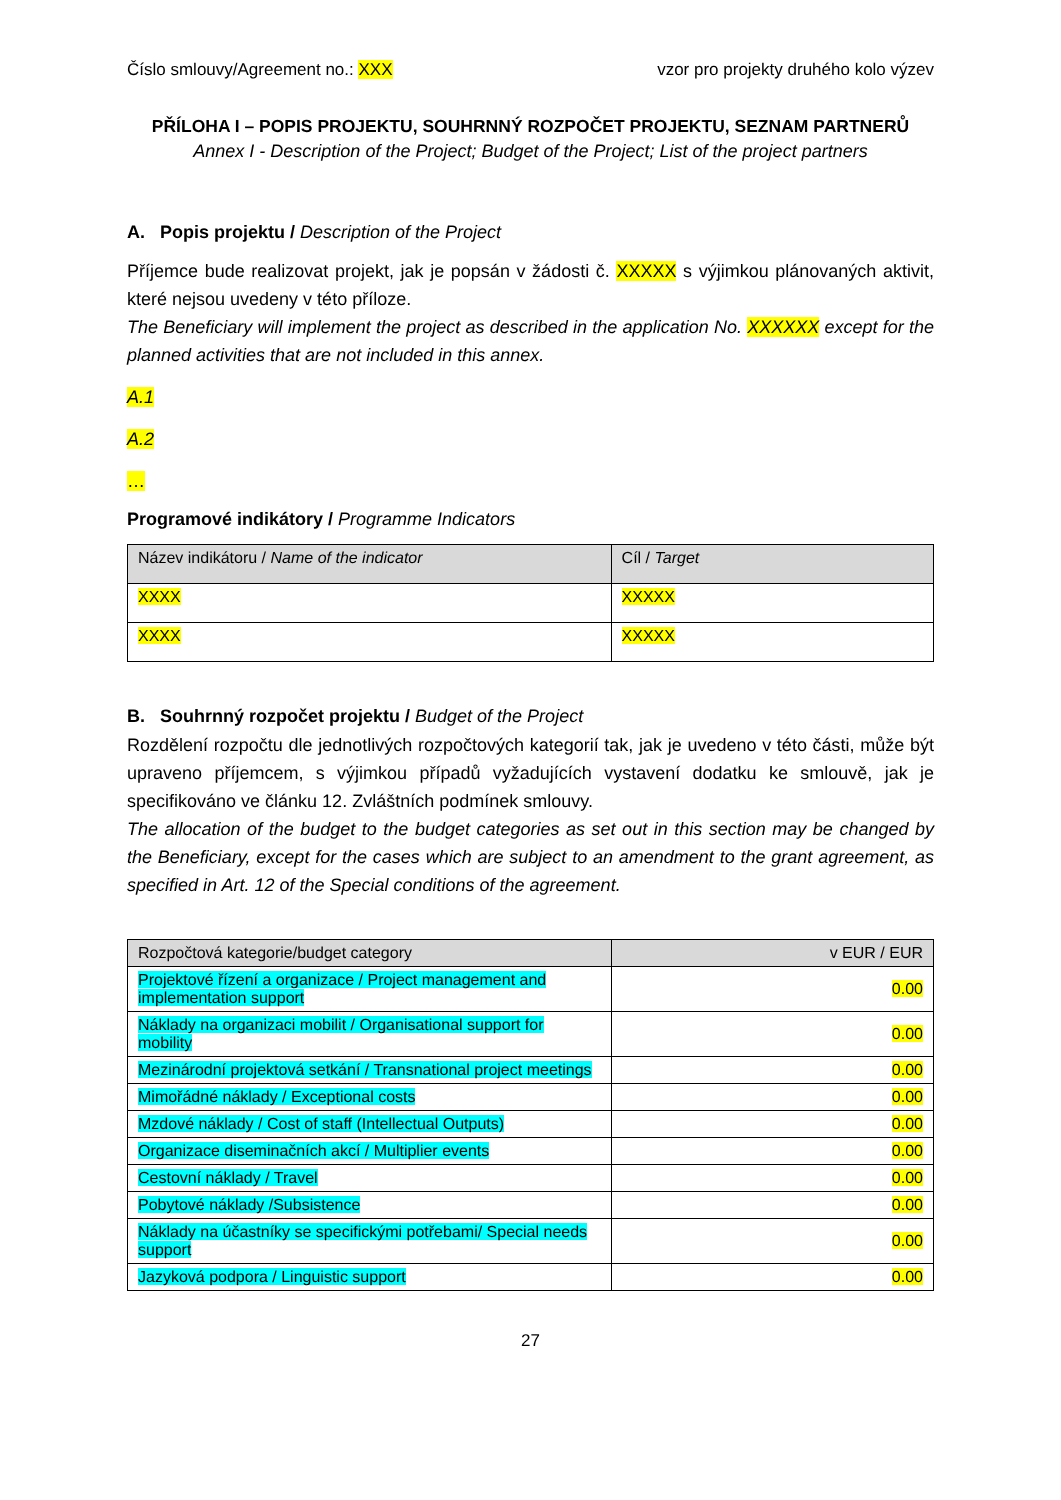Číslo smlouvy/Agreement no.: XXX vzor pro projekty druhého kolo výzev
PŘÍLOHA I – POPIS PROJEKTU, SOUHRNNÝ ROZPOČET PROJEKTU, SEZNAM PARTNERŮ
Annex I - Description of the Project; Budget of the Project; List of the project partners
A. Popis projektu / Description of the Project
Příjemce bude realizovat projekt, jak je popsán v žádosti č. XXXXX s výjimkou plánovaných aktivit, které nejsou uvedeny v této příloze.
The Beneficiary will implement the project as described in the application No. XXXXXX except for the planned activities that are not included in this annex.
A.1
A.2
…
Programové indikátory / Programme Indicators
| Název indikátoru / Name of the indicator | Cíl / Target |
| --- | --- |
| XXXX | XXXXX |
| XXXX | XXXXX |
B. Souhrnný rozpočet projektu / Budget of the Project
Rozdělení rozpočtu dle jednotlivých rozpočtových kategorií tak, jak je uvedeno v této části, může být upraveno příjemcem, s výjimkou případů vyžadujících vystavení dodatku ke smlouvě, jak je specifikováno ve článku 12. Zvláštních podmínek smlouvy.
The allocation of the budget to the budget categories as set out in this section may be changed by the Beneficiary, except for the cases which are subject to an amendment to the grant agreement, as specified in Art. 12 of the Special conditions of the agreement.
| Rozpočtová kategorie/budget category | v EUR / EUR |
| --- | --- |
| Projektové řízení a organizace / Project management and implementation support | 0.00 |
| Náklady na organizaci mobilit / Organisational support for mobility | 0.00 |
| Mezinárodní projektová setkání / Transnational project meetings | 0.00 |
| Mimořádné náklady / Exceptional costs | 0.00 |
| Mzdové náklady / Cost of staff (Intellectual Outputs) | 0.00 |
| Organizace diseminačních akcí / Multiplier events | 0.00 |
| Cestovní náklady / Travel | 0.00 |
| Pobytové náklady /Subsistence | 0.00 |
| Náklady na účastníky se specifickými potřebami/ Special needs support | 0.00 |
| Jazyková podpora / Linguistic support | 0.00 |
27